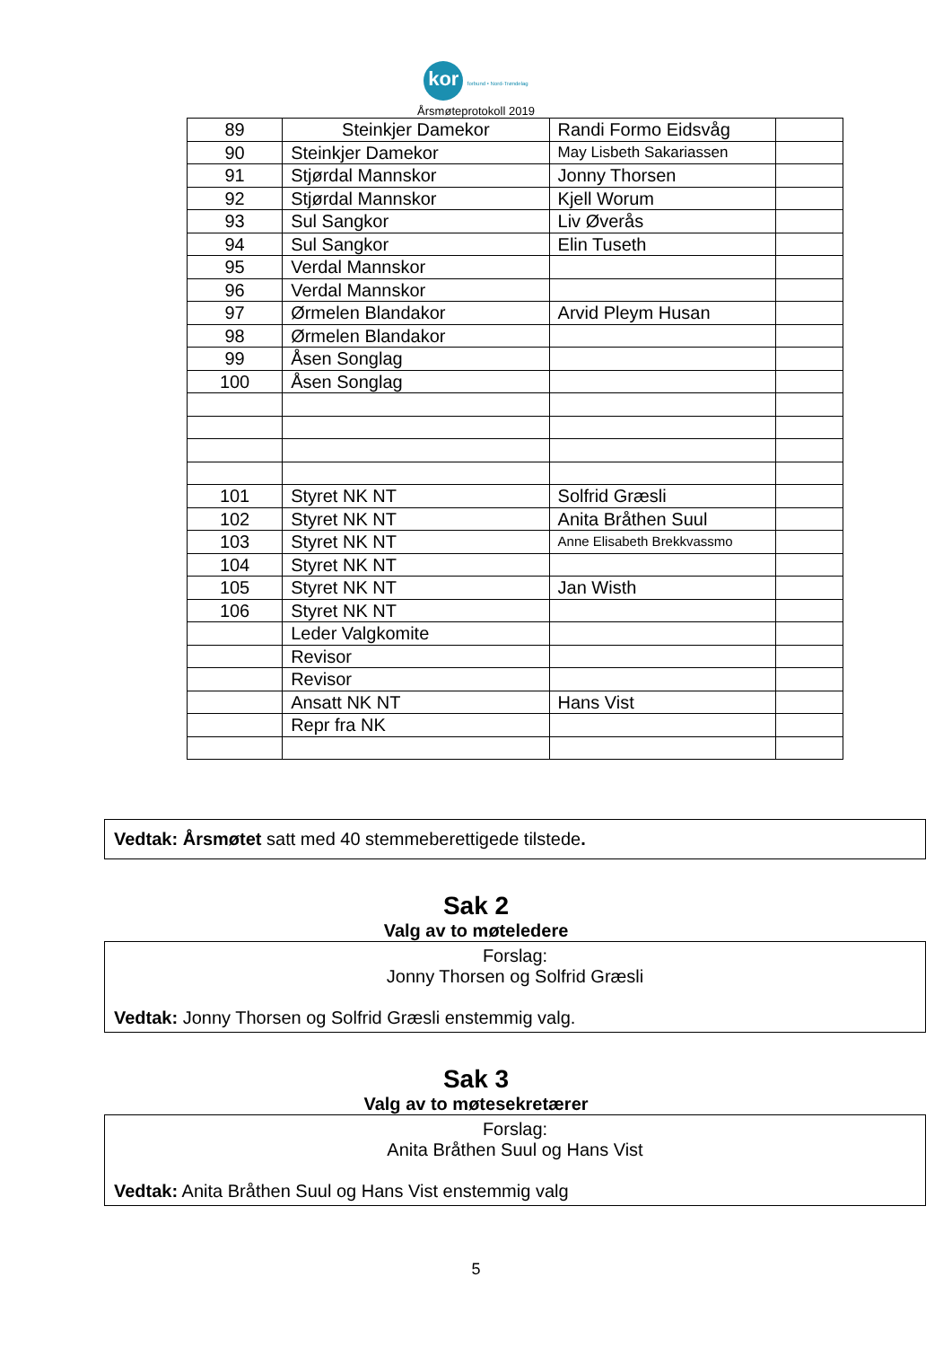kor forbund • Nord-Trøndelag
Årsmøteprotokoll 2019
| 89 | Steinkjer Damekor | Randi Formo Eidsvåg | |
| 90 | Steinkjer Damekor | May Lisbeth Sakariassen | |
| 91 | Stjørdal Mannskor | Jonny Thorsen | |
| 92 | Stjørdal Mannskor | Kjell Worum | |
| 93 | Sul Sangkor | Liv Øverås | |
| 94 | Sul Sangkor | Elin Tuseth | |
| 95 | Verdal Mannskor | | |
| 96 | Verdal Mannskor | | |
| 97 | Ørmelen Blandakor | Arvid Pleym Husan | |
| 98 | Ørmelen Blandakor | | |
| 99 | Åsen Songlag | | |
| 100 | Åsen Songlag | | |
| 101 | Styret NK NT | Solfrid Græsli | |
| 102 | Styret NK NT | Anita Bråthen Suul | |
| 103 | Styret NK NT | Anne Elisabeth Brekkvassmo | |
| 104 | Styret NK NT | | |
| 105 | Styret NK NT | Jan Wisth | |
| 106 | Styret NK NT | | |
| | Leder Valgkomite | | |
| | Revisor | | |
| | Revisor | | |
| | Ansatt NK NT | Hans Vist | |
| | Repr fra NK | | |
Vedtak: Årsmøtet satt med 40 stemmeberettigede tilstede.
Sak 2
Valg av to møteledere
Forslag:
Jonny Thorsen og Solfrid Græsli
Vedtak: Jonny Thorsen og Solfrid Græsli enstemmig valg.
Sak 3
Valg av to møtesekretærer
Forslag:
Anita Bråthen Suul og Hans Vist
Vedtak: Anita Bråthen Suul og Hans Vist enstemmig valg
5